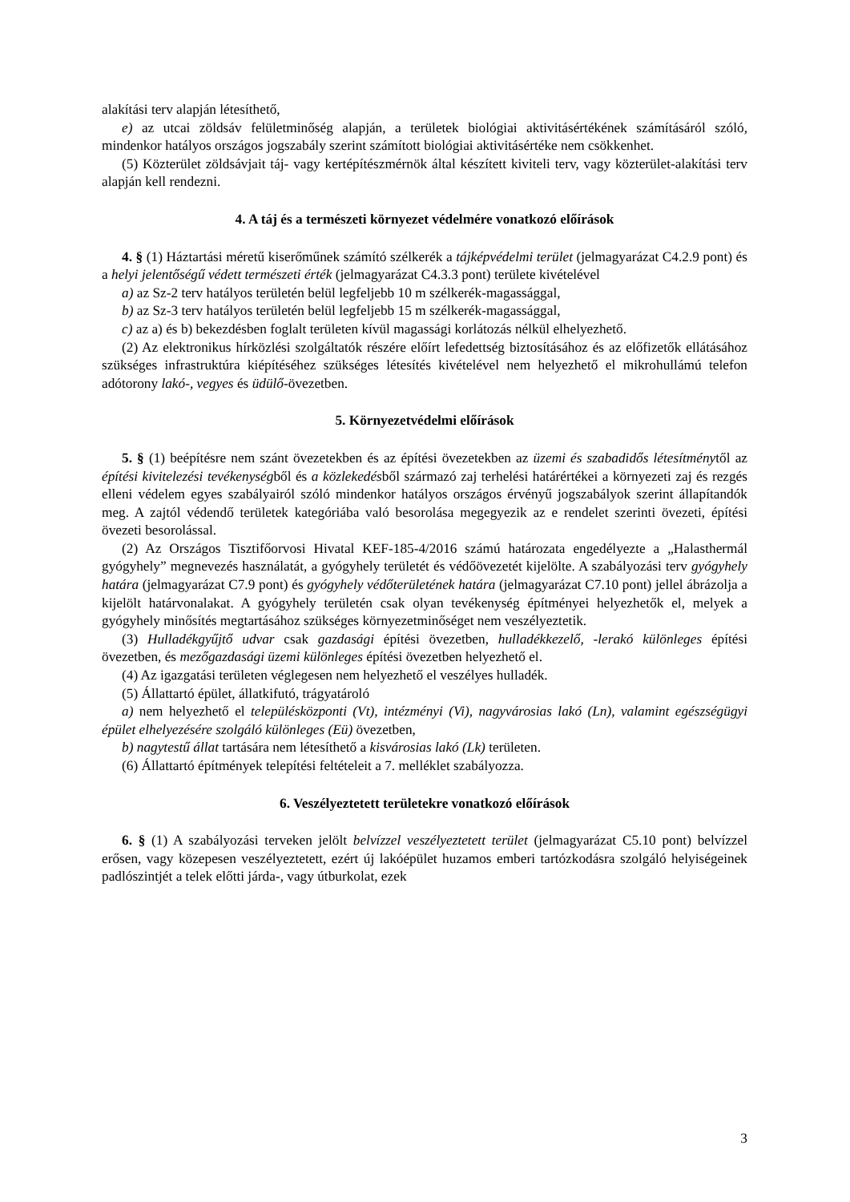alakítási terv alapján létesíthető,
e) az utcai zöldsáv felületminőség alapján, a területek biológiai aktivitásértékének számításáról szóló, mindenkor hatályos országos jogszabály szerint számított biológiai aktivitásértéke nem csökkenhet.
(5) Közterület zöldsávjait táj- vagy kertépítészmérnök által készített kiviteli terv, vagy közterület-alakítási terv alapján kell rendezni.
4. A táj és a természeti környezet védelmére vonatkozó előírások
4. § (1) Háztartási méretű kiserőműnek számító szélkerék a tájképvédelmi terület (jelmagyarázat C4.2.9 pont) és a helyi jelentőségű védett természeti érték (jelmagyarázat C4.3.3 pont) területe kivételével
a) az Sz-2 terv hatályos területén belül legfeljebb 10 m szélkerék-magassággal,
b) az Sz-3 terv hatályos területén belül legfeljebb 15 m szélkerék-magassággal,
c) az a) és b) bekezdésben foglalt területen kívül magassági korlátozás nélkül elhelyezhető.
(2) Az elektronikus hírközlési szolgáltatók részére előírt lefedettség biztosításához és az előfizetők ellátásához szükséges infrastruktúra kiépítéséhez szükséges létesítés kivételével nem helyezhető el mikrohullámú telefon adótorony lakó-, vegyes és üdülő-övezetben.
5. Környezetvédelmi előírások
5. § (1) beépítésre nem szánt övezetekben és az építési övezetekben az üzemi és szabadidős létesítménytől az építési kivitelezési tevékenységből és a közlekedésből származó zaj terhelési határértékei a környezeti zaj és rezgés elleni védelem egyes szabályairól szóló mindenkor hatályos országos érvényű jogszabályok szerint állapítandók meg. A zajtól védendő területek kategóriába való besorolása megegyezik az e rendelet szerinti övezeti, építési övezeti besorolással.
(2) Az Országos Tisztifőorvosi Hivatal KEF-185-4/2016 számú határozata engedélyezte a „Halasthermál gyógyhely” megnevezés használatát, a gyógyhely területét és védőövezetét kijelölte. A szabályozási terv gyógyhely határa (jelmagyarázat C7.9 pont) és gyógyhely védőterületének határa (jelmagyarázat C7.10 pont) jellel ábrázolja a kijelölt határvonalakat. A gyógyhely területén csak olyan tevékenység építményei helyezhetők el, melyek a gyógyhely minősítés megtartásához szükséges környezetminőséget nem veszélyeztetik.
(3) Hulladékgyűjtő udvar csak gazdasági építési övezetben, hulladékkezelő, -lerakó különleges építési övezetben, és mezőgazdasági üzemi különleges építési övezetben helyezhető el.
(4) Az igazgatási területen véglegesen nem helyezhető el veszélyes hulladék.
(5) Állattartó épület, állatkifutó, trágyatároló
a) nem helyezhető el településközponti (Vt), intézményi (Vi), nagyvárosias lakó (Ln), valamint egészségügyi épület elhelyezésére szolgáló különleges (Eü) övezetben,
b) nagytestű állat tartására nem létesíthető a kisvárosias lakó (Lk) területen.
(6) Állattartó építmények telepítési feltételeit a 7. melléklet szabályozza.
6. Veszélyeztetett területekre vonatkozó előírások
6. § (1) A szabályozási terveken jelölt belvízzel veszélyeztetett terület (jelmagyarázat C5.10 pont) belvízzel erősen, vagy közepesen veszélyeztetett, ezért új lakóépület huzamos emberi tartózkodásra szolgáló helyiségeinek padlószintjét a telek előtti járda-, vagy útburkolat, ezek
3